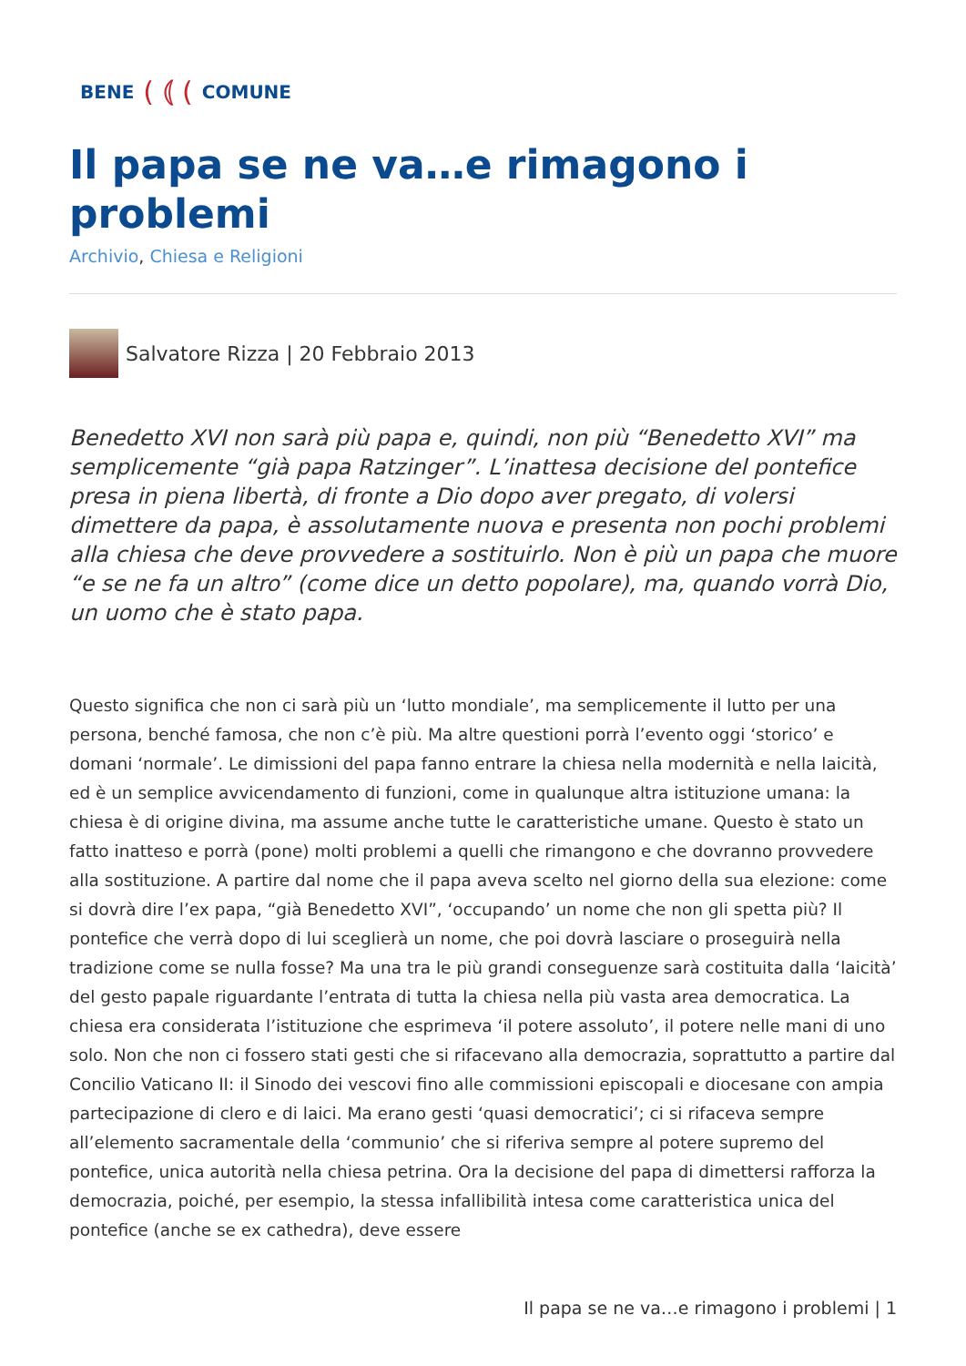BENE ( ⦅ (COMUNE
Il papa se ne va…e rimagono i problemi
Archivio, Chiesa e Religioni
Salvatore Rizza | 20 Febbraio 2013
Benedetto XVI non sarà più papa e, quindi, non più “Benedetto XVI” ma semplicemente “già papa Ratzinger”. L’inattesa decisione del pontefice presa in piena libertà, di fronte a Dio dopo aver pregato, di volersi dimettere da papa, è assolutamente nuova e presenta non pochi problemi alla chiesa che deve provvedere a sostituirlo. Non è più un papa che muore “e se ne fa un altro” (come dice un detto popolare), ma, quando vorrà Dio, un uomo che è stato papa.
Questo significa che non ci sarà più un ‘lutto mondiale’, ma semplicemente il lutto per una persona, benché famosa, che non c’è più. Ma altre questioni porrà l’evento oggi ‘storico’ e domani ‘normale’. Le dimissioni del papa fanno entrare la chiesa nella modernità e nella laicità, ed è un semplice avvicendamento di funzioni, come in qualunque altra istituzione umana: la chiesa è di origine divina, ma assume anche tutte le caratteristiche umane. Questo è stato un fatto inatteso e porrà (pone) molti problemi a quelli che rimangono e che dovranno provvedere alla sostituzione. A partire dal nome che il papa aveva scelto nel giorno della sua elezione: come si dovrà dire l’ex papa, “già Benedetto XVI”, ‘occupando’ un nome che non gli spetta più? Il pontefice che verrà dopo di lui sceglierà un nome, che poi dovrà lasciare o proseguirà nella tradizione come se nulla fosse? Ma una tra le più grandi conseguenze sarà costituita dalla ‘laicità’ del gesto papale riguardante l’entrata di tutta la chiesa nella più vasta area democratica. La chiesa era considerata l’istituzione che esprimeva ‘il potere assoluto’, il potere nelle mani di uno solo. Non che non ci fossero stati gesti che si rifacevano alla democrazia, soprattutto a partire dal Concilio Vaticano II: il Sinodo dei vescovi fino alle commissioni episcopali e diocesane con ampia partecipazione di clero e di laici. Ma erano gesti ‘quasi democratici’; ci si rifaceva sempre all’elemento sacramentale della ‘communio’ che si riferiva sempre al potere supremo del pontefice, unica autorità nella chiesa petrina. Ora la decisione del papa di dimettersi rafforza la democrazia, poiché, per esempio, la stessa infallibilità intesa come caratteristica unica del pontefice (anche se ex cathedra), deve essere
Il papa se ne va…e rimagono i problemi | 1